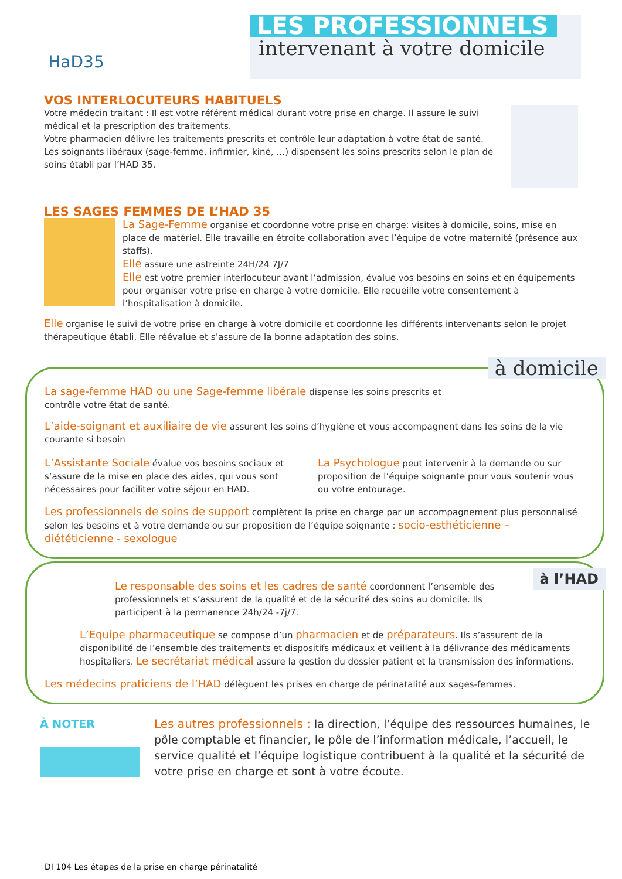HaD35
LES PROFESSIONNELS
intervenant à votre domicile
VOS INTERLOCUTEURS HABITUELS
Votre médecin traitant : Il est votre référent médical durant votre prise en charge. Il assure le suivi médical et la prescription des traitements.
Votre pharmacien délivre les traitements prescrits et contrôle leur adaptation à votre état de santé.
Les soignants libéraux (sage-femme, infirmier, kiné, …) dispensent les soins prescrits selon le plan de soins établi par l’HAD 35.
LES SAGES FEMMES DE L’HAD 35
La Sage-Femme organise et coordonne votre prise en charge: visites à domicile, soins, mise en place de matériel. Elle travaille en étroite collaboration avec l’équipe de votre maternité (présence aux staffs).
Elle assure une astreinte 24H/24 7J/7
Elle est votre premier interlocuteur avant l’admission, évalue vos besoins en soins et en équipements pour organiser votre prise en charge à votre domicile. Elle recueille votre consentement à l’hospitalisation à domicile.
Elle organise le suivi de votre prise en charge à votre domicile et coordonne les différents intervenants selon le projet thérapeutique établi. Elle réévalue et s’assure de la bonne adaptation des soins.
à domicile
La sage-femme HAD ou une Sage-femme libérale dispense les soins prescrits et contrôle votre état de santé.
L’aide-soignant et auxiliaire de vie assurent les soins d’hygiène et vous accompagnent dans les soins de la vie courante si besoin
L’Assistante Sociale évalue vos besoins sociaux et s’assure de la mise en place des aides, qui vous sont nécessaires pour faciliter votre séjour en HAD.
La Psychologue peut intervenir à la demande ou sur proposition de l’équipe soignante pour vous soutenir vous ou votre entourage.
Les professionnels de soins de support complètent la prise en charge par un accompagnement plus personnalisé selon les besoins et à votre demande ou sur proposition de l’équipe soignante : socio-esthéticienne – diététicienne - sexologue
à l’HAD
Le responsable des soins et les cadres de santé coordonnent l’ensemble des professionnels et s’assurent de la qualité et de la sécurité des soins au domicile. Ils participent à la permanence 24h/24 -7j/7.
L’Equipe pharmaceutique se compose d’un pharmacien et de préparateurs. Ils s’assurent de la disponibilité de l’ensemble des traitements et dispositifs médicaux et veillent à la délivrance des médicaments hospitaliers. Le secrétariat médical assure la gestion du dossier patient et la transmission des informations.
Les médecins praticiens de l’HAD délèguent les prises en charge de périnatalité aux sages-femmes.
À NOTER Les autres professionnels : la direction, l’équipe des ressources humaines, le pôle comptable et financier, le pôle de l’information médicale, l’accueil, le service qualité et l’équipe logistique contribuent à la qualité et la sécurité de votre prise en charge et sont à votre écoute.
DI 104 Les étapes de la prise en charge périnatalité